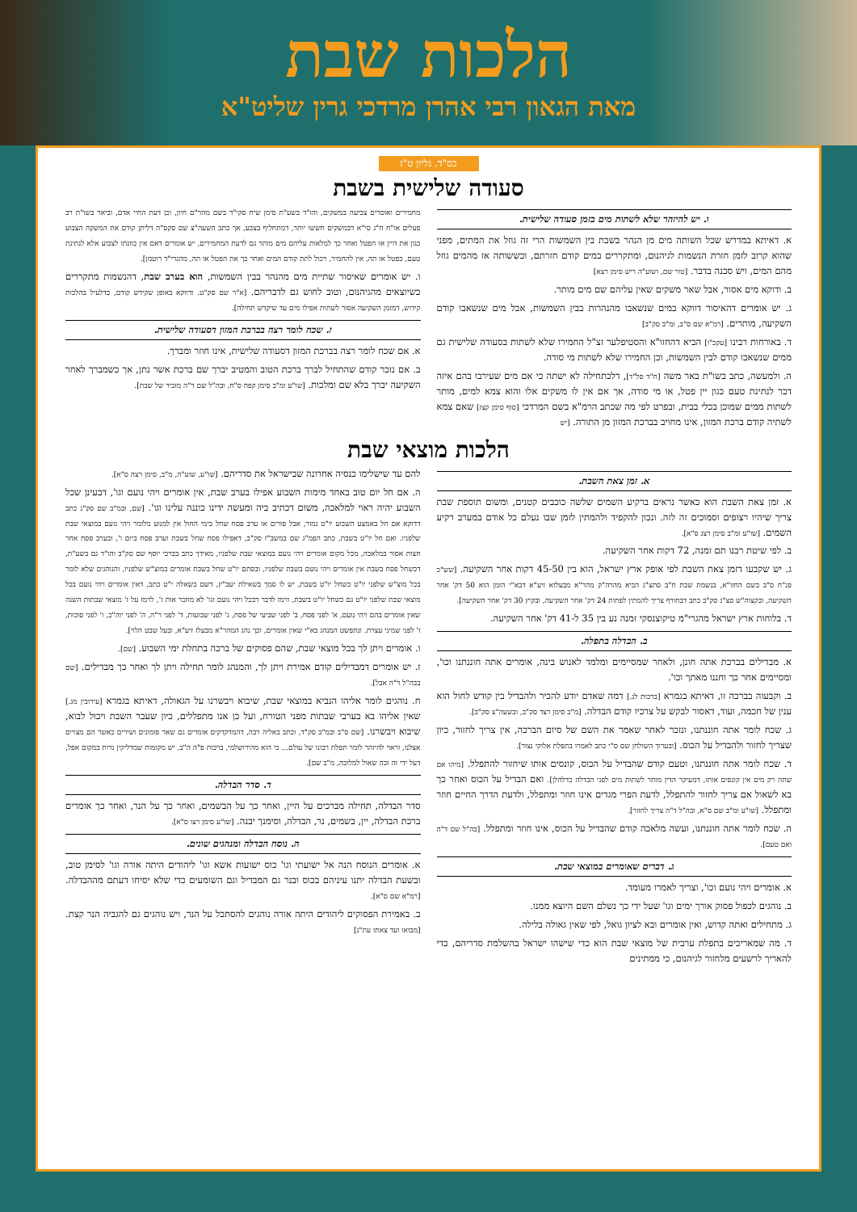הלכות שבת
מאת הגאון רבי אהרן מרדכי גרין שליט"א
בס"ד. גליון ט"ז
סעודה שלישית בשבת
ו. יש להיזהר שלא לשתות מים בזמן סעודה שלישית.
א. דאיתא במדרש שכל השותה מים מן הנהר בשבת בין השמשות הרי זה גוזל את המתים, מפני שהוא קרוב לזמן חזרת הנשמות לגיהנום, ומתקררים במים קודם חזרתם, וכששותה אז מהמים גוזל מהם המים, ויש סכנה בדבר. [טור שם, ושוע"ה ריש סימן רצא]
ב. ודוקא מים אסור, אבל שאר משקים שאין עליהם שם מים מותר.
ג. יש אומרים דהאיסור דווקא במים שנשאבו מהנהרות בבין השמשות, אבל מים שנשאבו קודם השקיעה, מותרים. [רמ"א שם ס"ב, ומ"ב סק"ב]
ד. באורחות רבינו [עקכ"ו] הביא דהחזו"א והסטיפלער זצ"ל החמירו שלא לשתות בסעודה שלישית גם ממים שנשאבו קודם לבין השמשות, וכן החמירו שלא לשתות מי סודה.
ה. ולמעשה, כתב בשו"ת באר משה [ח"ד סל"ד], דלכתחילה לא ישתה כי אם מים שעירבו בהם איזה דבר לנתינת טעם כגון יין פטל, או מי סודה, אך אם אין לו משקים אלו והוא צמא למים, מותר לשתות ממים שמוכן בכלי בבית, ובפרט לפי מה שכתב הרמ"א בשם המרדכי [סוף סימן קצז] שאם צמא לשתיה קודם ברכת המזון, אינו מחויב בברכת המזון מן התורה. [יש
מחמירים ואוסרים צביעה במשקים, והו"ד בשע"ת סימן שיח סקי"ד בשם מהר"ם חיון, וכן דעת החיי אדם, וביאר בשו"ת רב פעלים או"ח ח"ג סי"א דבמשקים חששו יותר, דמתחליף בצבע, אך כתב השעה"צ שם סקס"ה דליתן קודם את המשקה הצבוע כגון את היין או הפטל ואחר כך למלאות עליהם מים מותר גם לדעת המחמירים, יש אומרים דאם אין כוונתו לצבוע אלא לנתינת טעם, כפטל או תה, אין להחמיר, ויכול לתת קודם המים ואחר כך את הפטל או תה, מהגרי"ד רוטמן].
ו. יש אומרים שאיסור שתיית מים מהנהר בבין השמשות, הוא בערב שבת, דהנשמות מתקררים כשיוצאים מהגיהנום, וטוב לחוש גם לדבריהם. [א"ר שם סק"ט. ודווקא באופן שקידש קודם, כדלעיל בהלכות קידוש, דמזמן השקיעה אסור לשתות אפילו מים עד שיקדש תחילה].
ז. שכח לומר רצה בברכת המזון דסעודה שלישית.
א. אם שכח לומר רצה בברכת המזון דסעודה שלישית, אינו חוזר ומברך.
ב. אם נזכר קודם שהתחיל לברך ברכת הטוב והמטיב יברך שם ברכת אשר נתן, אך כשמברך לאחר השקיעה יברך בלא שם ומלכות. [שו"ע ומ"ב סימן קפח ס"ח, ובה"ל שם ד"ה מזכיר של שבת].
הלכות מוצאי שבת
א. זמן צאת השבת.
א. זמן צאת השבת הוא כאשר נראים ברקיע השמים שלשה כוכבים קטנים, ומשום תוספת שבת צריך שיהיו רצופים וסמוכים זה לזה. ונכון להקפיד ולהמתין לזמן שבו נעלם כל אודם במערב רקיע השמים. [שו"ע ומ"ב סימן רצג ס"א].
ב. לפי שיטת רבנו תם זמנה, 72 דקות אחר השקיעה.
ג. יש שקבעו דזמן צאת השבת לפי אופק ארץ ישראל, הוא בין 45-50 דקות אחר השקיעה. [שש"כ פנ"ח ס"ב בשם החזו"א, בנשמת שבת ח"ב סתצ"ג הביא מהרה"ק מהר"א מבעלזא זיע"א דבא"י הזמן הוא 50 דק' אחר השקיעה, ובקצוה"ש סצ"ג סק"ב כתב דבחורף צריך להמתין לפחות 24 דק' אחר השקיעה, ובקיץ 30 דק' אחר השקיעה].
ד. בלוחות ארץ ישראל מהגרי"מ טיקוצנסקי זמנה נע בין 35 ל-41 דק' אחר השקיעה.
ב. הבדלה בתפלה.
א. מבדילים בברכת אתה חונן, ולאחר שמסיימים ומלמד לאנוש בינה, אומרים אתה חוננתנו וכו', ומסיימים אחר כך וחננו מאתך וכו'.
ב. וקבעוה בברכה זו, דאיתא בגמרא [ברכות לג.] דמה שאדם יודע להכיר ולהבדיל בין קודש לחול הוא ענין של חכמה, ועוד, דאסור לבקש על צרכיו קודם הבדלה. [מ"ב סימן רצד סק"ב, ובשעה"צ סק"ב].
ג. שכח לומר אתה חוננתנו, ונזכר לאחר שאמר את השם של סיום הברכה, אין צריך לחזור, כיון שצריך לחזור ולהבדיל על הכוס. [ובערוך השולחן שם ס"י כתב לאמרו בתפלת אלוקי נצור].
ד. שכח לומר אתה חוננתנו, וטעם קודם שהבדיל על הכוס, קונסים אותו שיחזור להתפלל. [מיהו אם שתה רק מים אין קונסים אותו, דמעיקר הדין מותר לשתות מים לפני הבדלה כדלהלן]. ואם הבדיל על הכוס ואחר כך בא לשאול אם צריך לחזור להתפלל, לדעת הפרי מגדים אינו חוזר ומתפלל, ולדעת הדרך החיים חוזר ומתפלל. [שו"ע ומ"ב שם ס"א, ובה"ל ד"ה צריך לחזור].
ה. שכח לומר אתה חוננתנו, ועשה מלאכה קודם שהבדיל על הכוס, אינו חוזר ומתפלל. [בה"ל שם ד"ה ואם טעם].
ג. דברים שאומרים במוצאי שבת.
א. אומרים ויהי נועם וכו', וצריך לאמרו מעומד.
ב. נוהגים לכפול פסוק אורך ימים וגו' שעל ידי כך נשלם השם היוצא ממנו.
ג. מתחילים ואתה קדוש, ואין אומרים ובא לציון גואל, לפי שאין גאולה בלילה.
ד. מה שמאריכים בתפלת ערבית של מוצאי שבת הוא כדי שישהו ישראל בהשלמת סדריהם, כדי להאריך לרשעים מלחזור לגיהנום, כי ממתינים
להם עד שישלימו כנסיה אחרונה שבישראל את סדריהם. [שו"ע, שוע"ה, מ"ב, סימן רצה ס"א].
ה. אם חל יום טוב באחד מימות השבוע אפילו בערב שבת, אין אומרים ויהי נועם וגו', דבעינן שכל השבוע יהיה ראוי למלאכה, משום דכתיב ביה ומעשה ידינו כוננה עלינו וגו'. [שם, ובמ"ב שם סק"ג כתב דדוקא אם חל באמצע השבוע יו"ט גמור, אבל פורים או ערב פסח שחל בימי החול אין למנוע מלומר ויהי נועם במוצאי שבת שלפניו. ואם חל יו"ט בשבת, כתב הפמ"ג שם במשב"ז סק"ב, דאפילו פסח שחל בשבת וערב פסח ביום ו', ובערב פסח אחר חצות אסור במלאכה, מכל מקום אומרים ויהי נועם במוצאי שבת שלפניו, מאידך כתב בברכי יוסף שם סק"ב והו"ד גם בשע"ת, דכשחל פסח בשבת אין אומרים ויהי נועם בשבת שלפניו, ובסתם יו"ט שחל בשבת אומרים במוצ"ש שלפניו, והנוהגים שלא לומר בכל מוצ"ש שלפני יו"ט כשחל יו"ט בשבת, יש לו סמך בשאילת יעב"ץ, דשם בשאלה י"ט כתב, דאין אומרים ויהי נועם בכל מוצאי שבת שלפני יו"ט גם כשחל יו"ט בשבת, ורמז לדבר דבכל ויהי נועם וגו' לא מוזכר אות ז', לרמז על ז' מוצאי שבתות השנה שאין אומרים בהם ויהי נועם, א' לפני פסח, ב' לפני שביעי של פסח, ג' לפני שבועות, ד' לפני ר"ה, ה' לפני יוה"כ, ו' לפני סוכות, ז' לפני שמיני עצרת. ונתפשט המנהג בא"י שאין אומרים, וכך נהג המהר"א מבעלז זיע"א, ובעל שבט הלוי].
ו. אומרים ויתן לך בכל מוצאי שבת, שהם פסוקים של ברכה בתחלת ימי השבוע. [שם].
ז. יש אומרים דמבדילים קודם אמירת ויתן לך, והמנהג לומר תחילה ויתן לך ואחר כך מבדילים. [שם בבה"ל ד"ה אבל].
ח. נוהגים לומר אליהו הנביא במוצאי שבת, שיבוא ויבשרנו על הגאולה, דאיתא בגמרא [עירובין מג.] שאין אליהו בא בערבי שבתות מפני הטורח, ועל כן אנו מתפללים, כיון שעבר השבת ויכול לבוא, שיבוא ויבשרנו. [שם ס"ב ובמ"ב סק"ד, וכתב באליה רבה, דהמדקדקים אומרים גם שאר פזמונים ושירים כאשר הם מצויים אצלנו, וראוי להיזהר לומר תפלת רבונו של עולם... כי הוא מהירושלמי, ברכות פ"ה ה"ב. יש מקומות שמדליקין נרות במקום אפל, דעל ידי זה זכה שאול למלוכה, מ"ב שם].
ד. סדר הבדלה.
סדר הבדלה, תחילה מברכים על היין, ואחר כך על הבשמים, ואחר כך על הנר, ואחר כך אומרים ברכת הבדלה, יין, בשמים, נר, הבדלה, וסימנך יבנה. [שו"ע סימן רצו ס"א].
ה. נוסח הבדלה ומנהגים שונים.
א. אומרים הנוסח הנה אל ישועתי וגו' כוס ישועות אשא וגו' ליהודים היתה אורה וגו' לסימן טוב, ובשעת הבדלה יתנו עיניהם בכוס ובנר גם המבדיל וגם השומעים כדי שלא יסיחו דעתם מההבדלה. [רמ"א שם ס"א].
ב. באמירת הפסוקים ליהודים היתה אורה נוהגים להסתכל על הנר, ויש נוהגים גם להגביה הנר קצת. [מבואו ועד צאתו עת"נ]